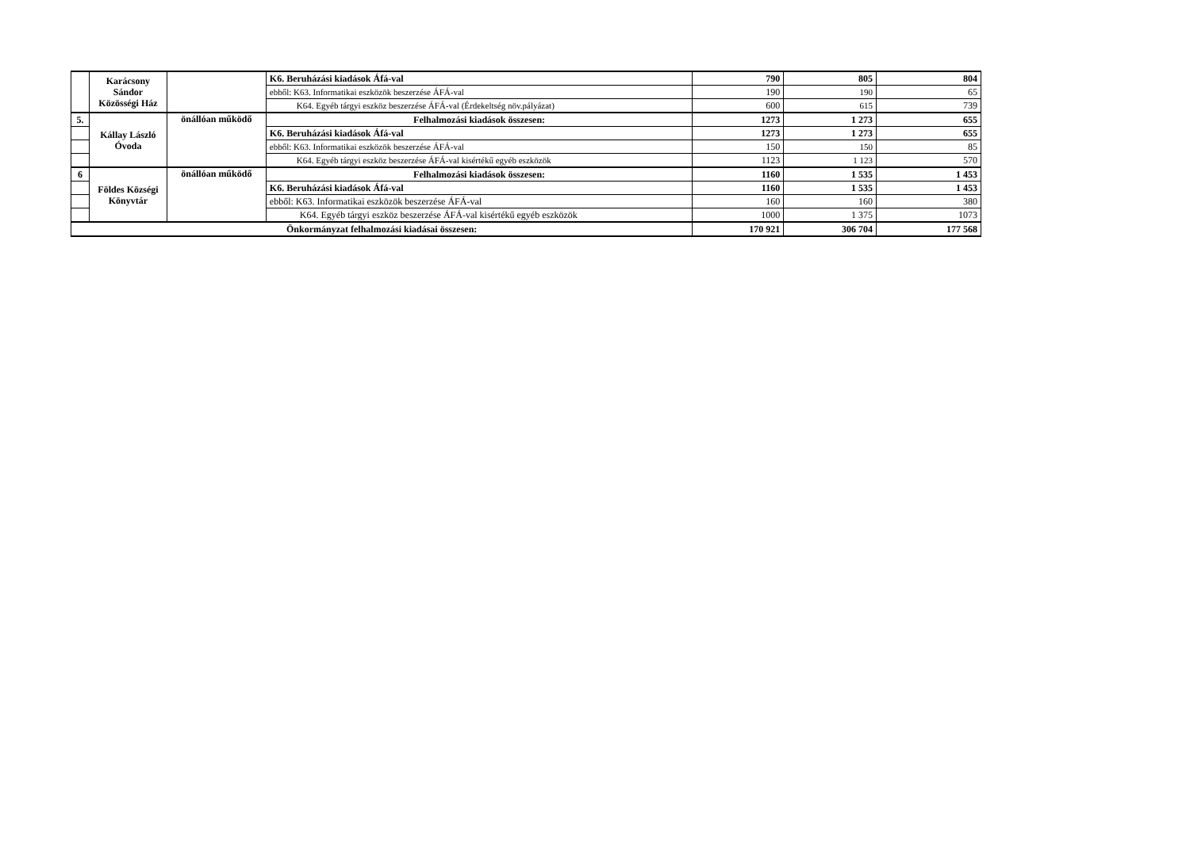| | Karácsony Sándor Közösségi Ház | | K6. Beruházási kiadások Áfá-val | 790 | 805 | 804 |
| | | | ebből: K63. Informatikai eszközök beszerzése ÁFÁ-val | 190 | 190 | 65 |
| | | | K64. Egyéb tárgyi eszköz beszerzése ÁFÁ-val (Érdekeltség növ.pályázat) | 600 | 615 | 739 |
| 5. | Kállay László Óvoda | önállóan működő | Felhalmozási kiadások összesen: | 1273 | 1 273 | 655 |
| | | | K6. Beruházási kiadások Áfá-val | 1273 | 1 273 | 655 |
| | | | ebből: K63. Informatikai eszközök beszerzése ÁFÁ-val | 150 | 150 | 85 |
| | | | K64. Egyéb tárgyi eszköz beszerzése ÁFÁ-val kisértékű egyéb eszközök | 1123 | 1 123 | 570 |
| 6 | Földes Községi Könyvtár | önállóan működő | Felhalmozási kiadások összesen: | 1160 | 1 535 | 1 453 |
| | | | K6. Beruházási kiadások Áfá-val | 1160 | 1 535 | 1 453 |
| | | | ebből: K63. Informatikai eszközök beszerzése ÁFÁ-val | 160 | 160 | 380 |
| | | | K64. Egyéb tárgyi eszköz beszerzése ÁFÁ-val kisértékű egyéb eszközök | 1000 | 1 375 | 1073 |
| Önkormányzat felhalmozási kiadásai összesen: | | | | 170 921 | 306 704 | 177 568 |